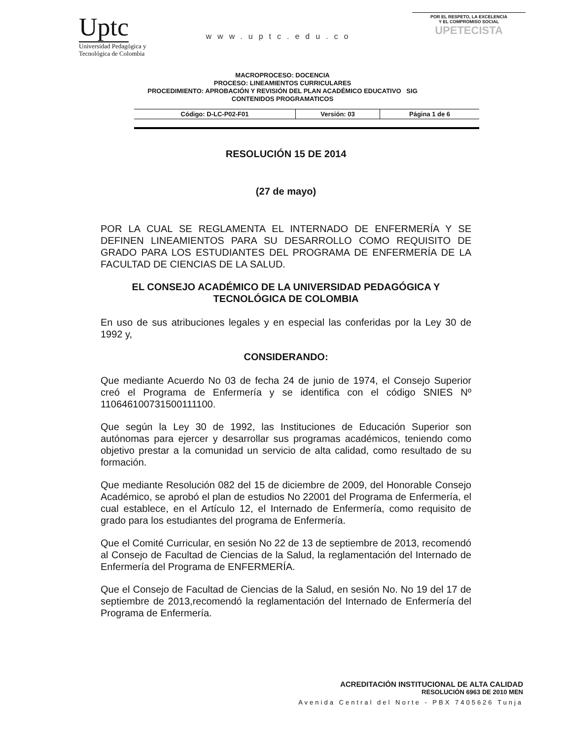Uptc
Universidad Pedagógica y
Tecnológica de Colombia
www.uptc.edu.co
POR EL RESPETO, LA EXCELENCIA
Y EL COMPROMISO SOCIAL
UPETECISTA
MACROPROCESO: DOCENCIA
PROCESO: LINEAMIENTOS CURRICULARES
PROCEDIMIENTO: APROBACIÓN Y REVISIÓN DEL PLAN ACADÉMICO EDUCATIVO SIG
CONTENIDOS PROGRAMATICOS
| Código: D-LC-P02-F01 | Versión: 03 | Página 1 de 6 |
RESOLUCIÓN 15 DE 2014
(27 de mayo)
POR LA CUAL SE REGLAMENTA EL INTERNADO DE ENFERMERÍA Y SE DEFINEN LINEAMIENTOS PARA SU DESARROLLO COMO REQUISITO DE GRADO PARA LOS ESTUDIANTES DEL PROGRAMA DE ENFERMERÍA DE LA FACULTAD DE CIENCIAS DE LA SALUD.
EL CONSEJO ACADÉMICO DE LA UNIVERSIDAD PEDAGÓGICA Y TECNOLÓGICA DE COLOMBIA
En uso de sus atribuciones legales y en especial las conferidas por la Ley 30 de 1992 y,
CONSIDERANDO:
Que mediante Acuerdo No 03 de fecha 24 de junio de 1974, el Consejo Superior creó el Programa de Enfermería y se identifica con el código SNIES Nº 110646100731500111100.
Que según la Ley 30 de 1992, las Instituciones de Educación Superior son autónomas para ejercer y desarrollar sus programas académicos, teniendo como objetivo prestar a la comunidad un servicio de alta calidad, como resultado de su formación.
Que mediante Resolución 082 del 15 de diciembre de 2009, del Honorable Consejo Académico, se aprobó el plan de estudios No 22001 del Programa de Enfermería, el cual establece, en el Artículo 12, el Internado de Enfermería, como requisito de grado para los estudiantes del programa de Enfermería.
Que el Comité Curricular, en sesión No 22 de 13 de septiembre de 2013, recomendó al Consejo de Facultad de Ciencias de la Salud, la reglamentación del Internado de Enfermería del Programa de ENFERMERÍA.
Que el Consejo de Facultad de Ciencias de la Salud, en sesión No. No 19 del 17 de septiembre de 2013,recomendó la reglamentación del Internado de Enfermería del Programa de Enfermería.
ACREDITACIÓN INSTITUCIONAL DE ALTA CALIDAD
RESOLUCIÓN 6963 DE 2010 MEN
Avenida Central del Norte - PBX 7405626 Tunja